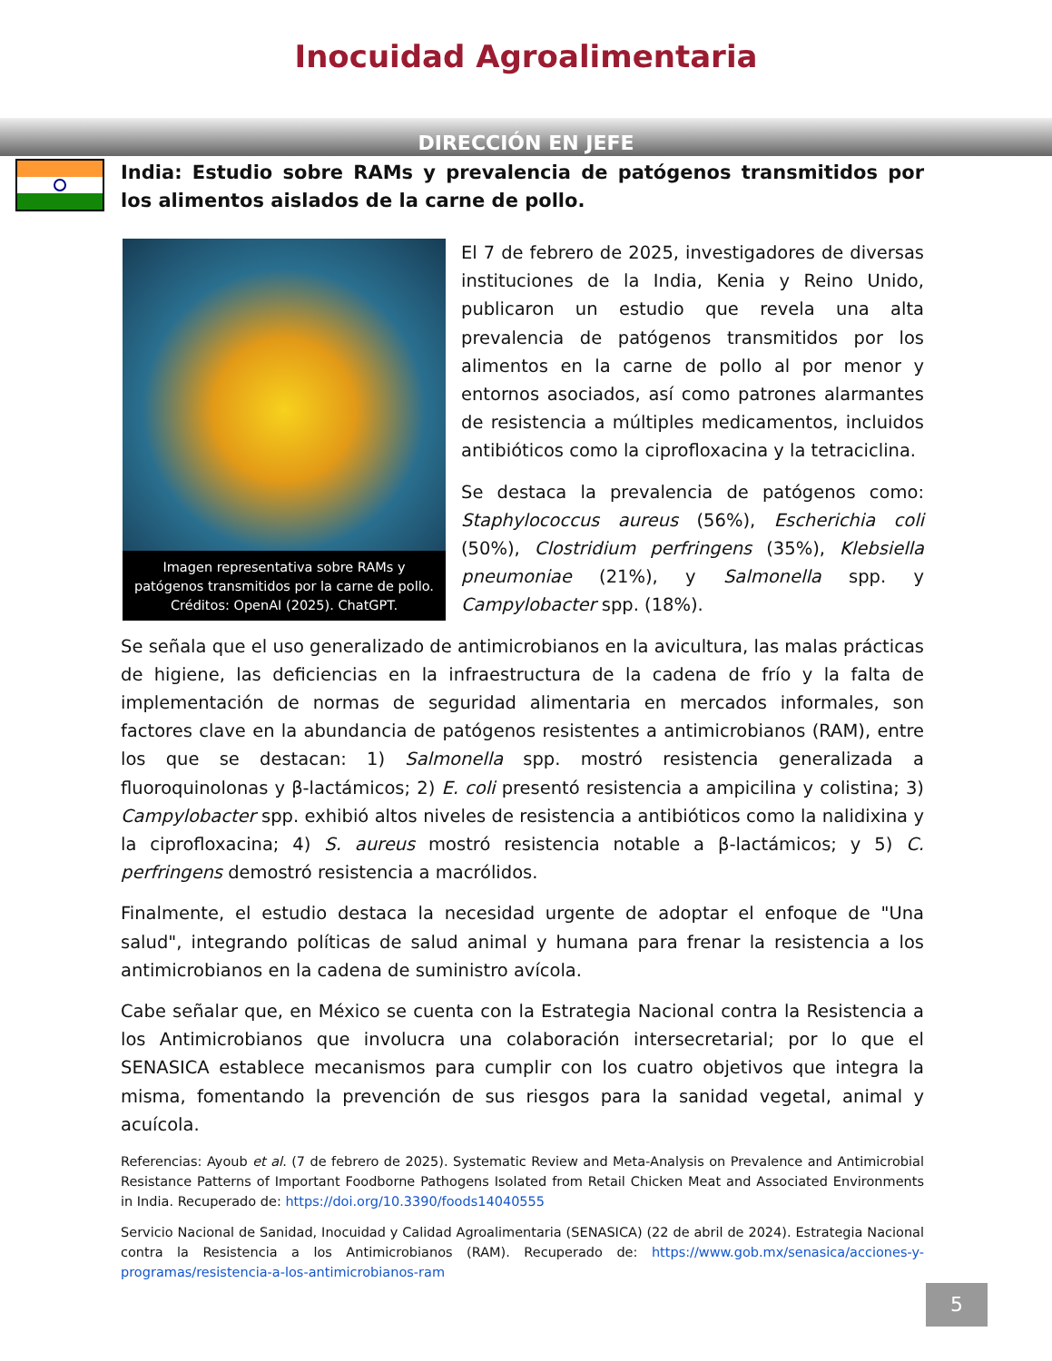Inocuidad Agroalimentaria
DIRECCIÓN EN JEFE
India: Estudio sobre RAMs y prevalencia de patógenos transmitidos por los alimentos aislados de la carne de pollo.
Imagen representativa sobre RAMs y patógenos transmitidos por la carne de pollo. Créditos: OpenAI (2025). ChatGPT.
El 7 de febrero de 2025, investigadores de diversas instituciones de la India, Kenia y Reino Unido, publicaron un estudio que revela una alta prevalencia de patógenos transmitidos por los alimentos en la carne de pollo al por menor y entornos asociados, así como patrones alarmantes de resistencia a múltiples medicamentos, incluidos antibióticos como la ciprofloxacina y la tetraciclina.
Se destaca la prevalencia de patógenos como: Staphylococcus aureus (56%), Escherichia coli (50%), Clostridium perfringens (35%), Klebsiella pneumoniae (21%), y Salmonella spp. y Campylobacter spp. (18%).
Se señala que el uso generalizado de antimicrobianos en la avicultura, las malas prácticas de higiene, las deficiencias en la infraestructura de la cadena de frío y la falta de implementación de normas de seguridad alimentaria en mercados informales, son factores clave en la abundancia de patógenos resistentes a antimicrobianos (RAM), entre los que se destacan: 1) Salmonella spp. mostró resistencia generalizada a fluoroquinolonas y β-lactámicos; 2) E. coli presentó resistencia a ampicilina y colistina; 3) Campylobacter spp. exhibió altos niveles de resistencia a antibióticos como la nalidixina y la ciprofloxacina; 4) S. aureus mostró resistencia notable a β-lactámicos; y 5) C. perfringens demostró resistencia a macrólidos.
Finalmente, el estudio destaca la necesidad urgente de adoptar el enfoque de "Una salud", integrando políticas de salud animal y humana para frenar la resistencia a los antimicrobianos en la cadena de suministro avícola.
Cabe señalar que, en México se cuenta con la Estrategia Nacional contra la Resistencia a los Antimicrobianos que involucra una colaboración intersecretarial; por lo que el SENASICA establece mecanismos para cumplir con los cuatro objetivos que integra la misma, fomentando la prevención de sus riesgos para la sanidad vegetal, animal y acuícola.
Referencias: Ayoub et al. (7 de febrero de 2025). Systematic Review and Meta-Analysis on Prevalence and Antimicrobial Resistance Patterns of Important Foodborne Pathogens Isolated from Retail Chicken Meat and Associated Environments in India. Recuperado de: https://doi.org/10.3390/foods14040555
Servicio Nacional de Sanidad, Inocuidad y Calidad Agroalimentaria (SENASICA) (22 de abril de 2024). Estrategia Nacional contra la Resistencia a los Antimicrobianos (RAM). Recuperado de: https://www.gob.mx/senasica/acciones-y-programas/resistencia-a-los-antimicrobianos-ram
5